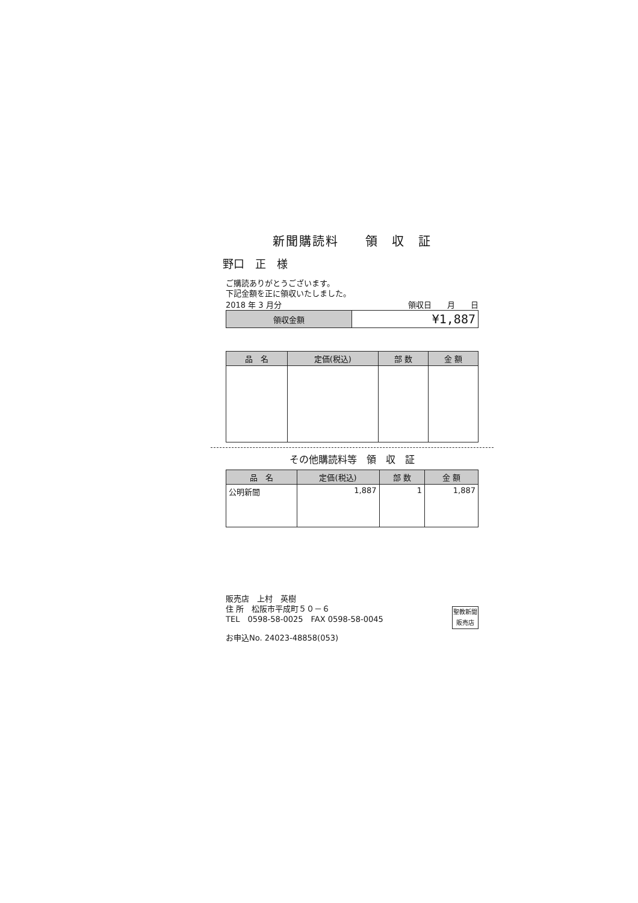新聞購読料　　領　収　証
野口　正　様
ご購読ありがとうございます。
下記金額を正に領収いたしました。
2018 年 3 月分 領収日　　月　　日
| 領収金額 | ¥1,887 |
| 品 名 | 定価(税込) | 部 数 | 金 額 |
| --- | --- | --- | --- |
その他購読料等　領　収　証
| 品 名 | 定価(税込) | 部 数 | 金 額 |
| --- | --- | --- | --- |
| 公明新聞 | 1,887 | 1 | 1,887 |
販売店　上村　英樹
住 所　松阪市平成町５０－６
TEL　0598-58-0025　FAX 0598-58-0045
聖教新聞販売店
お申込No. 24023-48858(053)